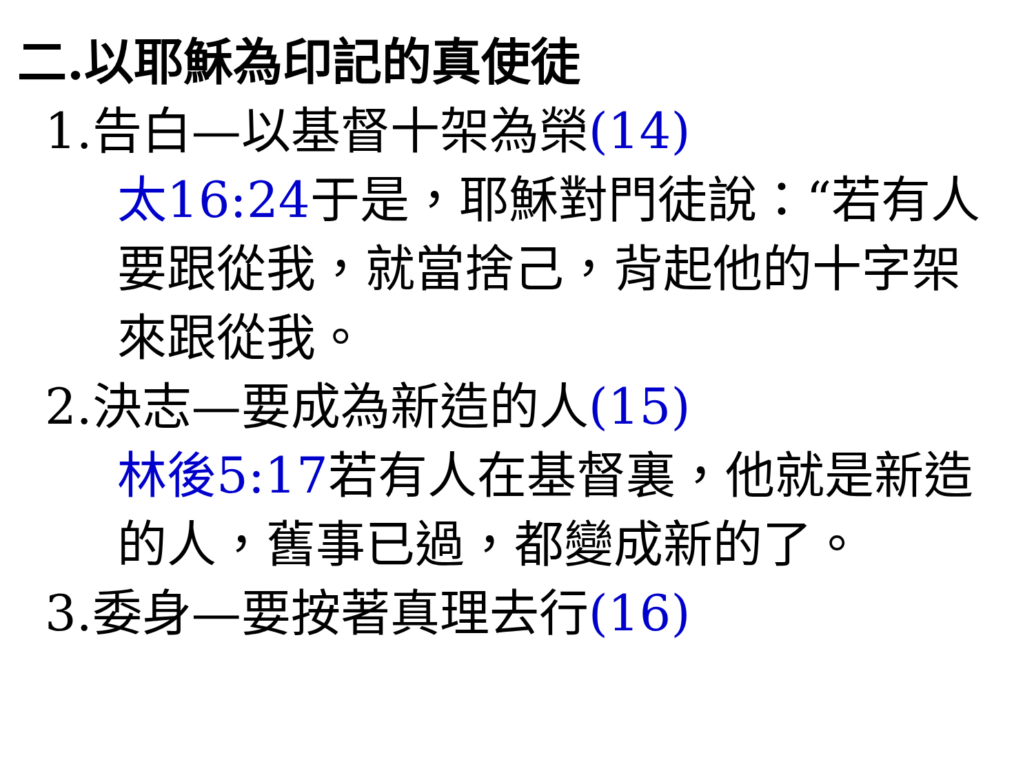二.以耶穌為印記的真使徒
1.告白—以基督十架為榮(14)
太16:24于是，耶穌對門徒說：“若有人要跟從我，就當捨己，背起他的十字架來跟從我。
2.決志—要成為新造的人(15)
林後5:17若有人在基督裏，他就是新造的人，舊事已過，都變成新的了。
3.委身—要按著真理去行(16)